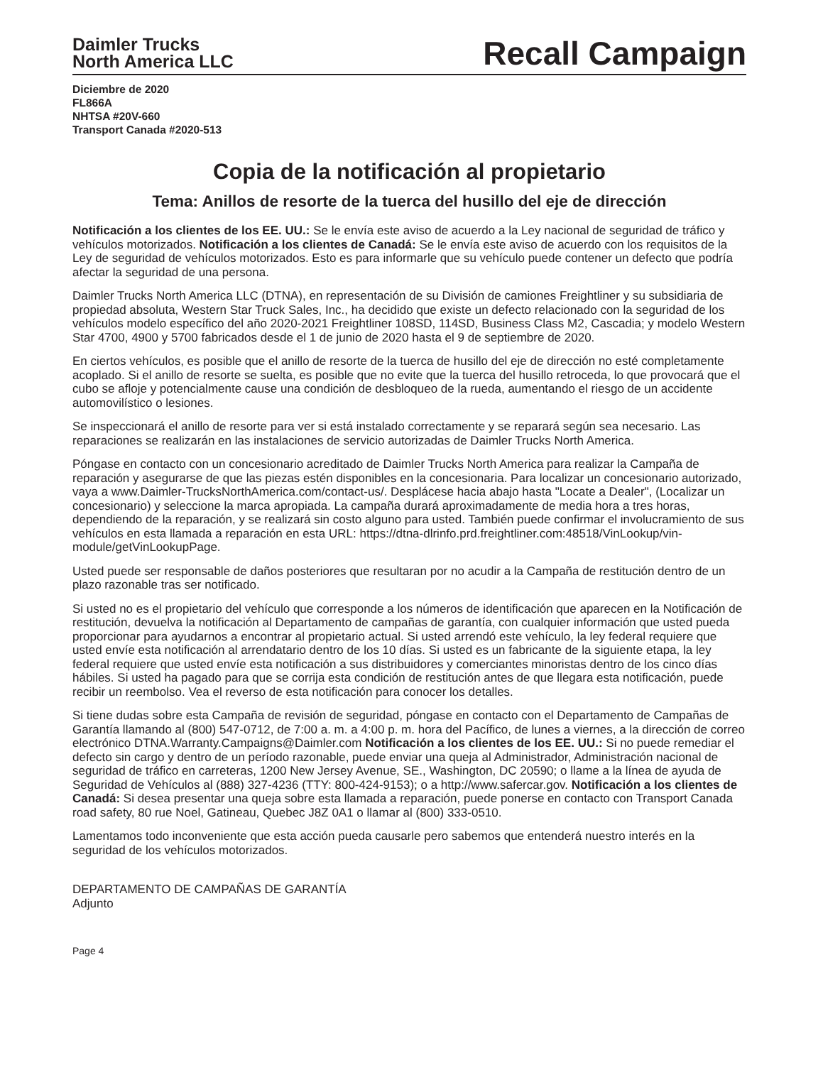Daimler Trucks
North America LLC
Recall Campaign
Diciembre de 2020
FL866A
NHTSA #20V-660
Transport Canada #2020-513
Copia de la notificación al propietario
Tema: Anillos de resorte de la tuerca del husillo del eje de dirección
Notificación a los clientes de los EE. UU.: Se le envía este aviso de acuerdo a la Ley nacional de seguridad de tráfico y vehículos motorizados. Notificación a los clientes de Canadá: Se le envía este aviso de acuerdo con los requisitos de la Ley de seguridad de vehículos motorizados. Esto es para informarle que su vehículo puede contener un defecto que podría afectar la seguridad de una persona.
Daimler Trucks North America LLC (DTNA), en representación de su División de camiones Freightliner y su subsidiaria de propiedad absoluta, Western Star Truck Sales, Inc., ha decidido que existe un defecto relacionado con la seguridad de los vehículos modelo específico del año 2020-2021 Freightliner 108SD, 114SD, Business Class M2, Cascadia; y modelo Western Star 4700, 4900 y 5700 fabricados desde el 1 de junio de 2020 hasta el 9 de septiembre de 2020.
En ciertos vehículos, es posible que el anillo de resorte de la tuerca de husillo del eje de dirección no esté completamente acoplado. Si el anillo de resorte se suelta, es posible que no evite que la tuerca del husillo retroceda, lo que provocará que el cubo se afloje y potencialmente cause una condición de desbloqueo de la rueda, aumentando el riesgo de un accidente automovilístico o lesiones.
Se inspeccionará el anillo de resorte para ver si está instalado correctamente y se reparará según sea necesario. Las reparaciones se realizarán en las instalaciones de servicio autorizadas de Daimler Trucks North America.
Póngase en contacto con un concesionario acreditado de Daimler Trucks North America para realizar la Campaña de reparación y asegurarse de que las piezas estén disponibles en la concesionaria. Para localizar un concesionario autorizado, vaya a www.Daimler-TrucksNorthAmerica.com/contact-us/. Desplácese hacia abajo hasta "Locate a Dealer", (Localizar un concesionario) y seleccione la marca apropiada. La campaña durará aproximadamente de media hora a tres horas, dependiendo de la reparación, y se realizará sin costo alguno para usted. También puede confirmar el involucramiento de sus vehículos en esta llamada a reparación en esta URL: https://dtna-dlrinfo.prd.freightliner.com:48518/VinLookup/vin-module/getVinLookupPage.
Usted puede ser responsable de daños posteriores que resultaran por no acudir a la Campaña de restitución dentro de un plazo razonable tras ser notificado.
Si usted no es el propietario del vehículo que corresponde a los números de identificación que aparecen en la Notificación de restitución, devuelva la notificación al Departamento de campañas de garantía, con cualquier información que usted pueda proporcionar para ayudarnos a encontrar al propietario actual. Si usted arrendó este vehículo, la ley federal requiere que usted envíe esta notificación al arrendatario dentro de los 10 días. Si usted es un fabricante de la siguiente etapa, la ley federal requiere que usted envíe esta notificación a sus distribuidores y comerciantes minoristas dentro de los cinco días hábiles. Si usted ha pagado para que se corrija esta condición de restitución antes de que llegara esta notificación, puede recibir un reembolso. Vea el reverso de esta notificación para conocer los detalles.
Si tiene dudas sobre esta Campaña de revisión de seguridad, póngase en contacto con el Departamento de Campañas de Garantía llamando al (800) 547-0712, de 7:00 a. m. a 4:00 p. m. hora del Pacífico, de lunes a viernes, a la dirección de correo electrónico DTNA.Warranty.Campaigns@Daimler.com Notificación a los clientes de los EE. UU.: Si no puede remediar el defecto sin cargo y dentro de un período razonable, puede enviar una queja al Administrador, Administración nacional de seguridad de tráfico en carreteras, 1200 New Jersey Avenue, SE., Washington, DC 20590; o llame a la línea de ayuda de Seguridad de Vehículos al (888) 327-4236 (TTY: 800-424-9153); o a http://www.safercar.gov. Notificación a los clientes de Canadá: Si desea presentar una queja sobre esta llamada a reparación, puede ponerse en contacto con Transport Canada road safety, 80 rue Noel, Gatineau, Quebec J8Z 0A1 o llamar al (800) 333-0510.
Lamentamos todo inconveniente que esta acción pueda causarle pero sabemos que entenderá nuestro interés en la seguridad de los vehículos motorizados.
DEPARTAMENTO DE CAMPAÑAS DE GARANTÍA
Adjunto
Page 4